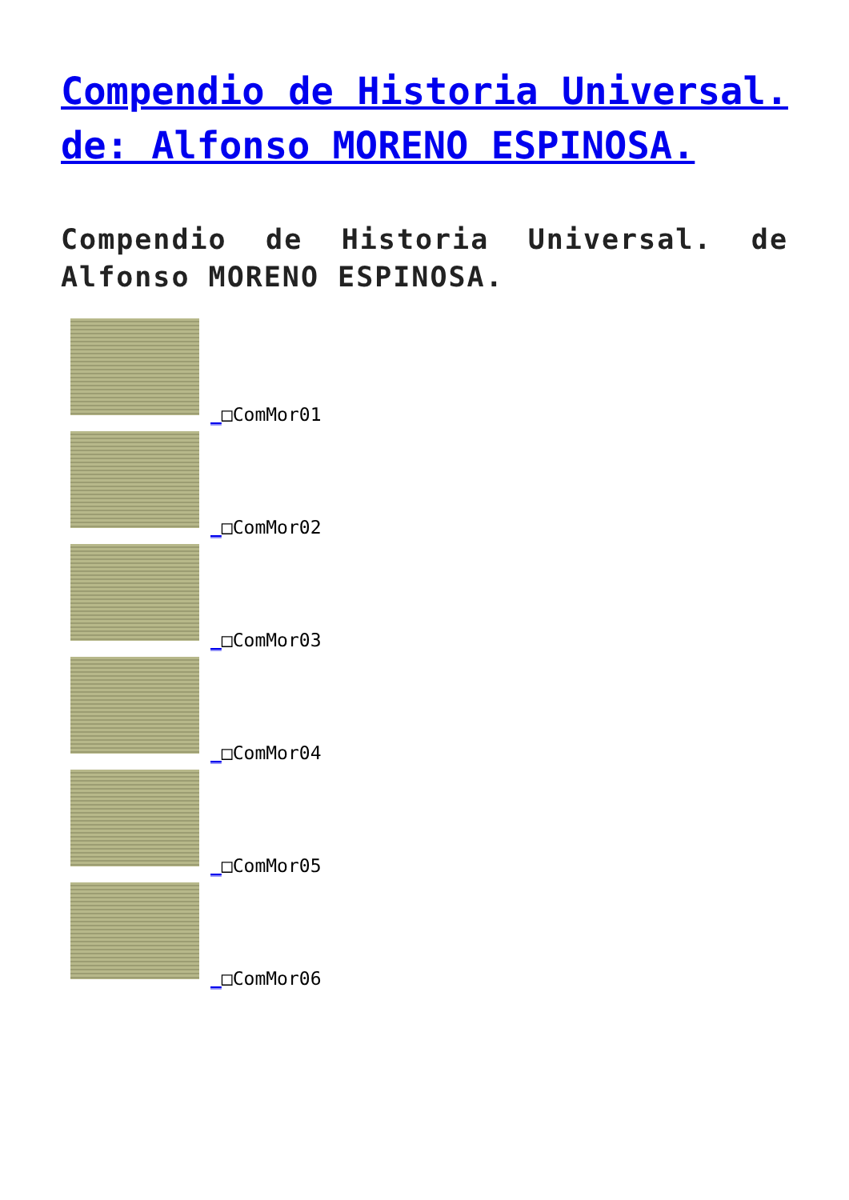Compendio de Historia Universal. de: Alfonso MORENO ESPINOSA.
Compendio de Historia Universal. de Alfonso MORENO ESPINOSA.
_□ComMor01
_□ComMor02
_□ComMor03
_□ComMor04
_□ComMor05
_□ComMor06